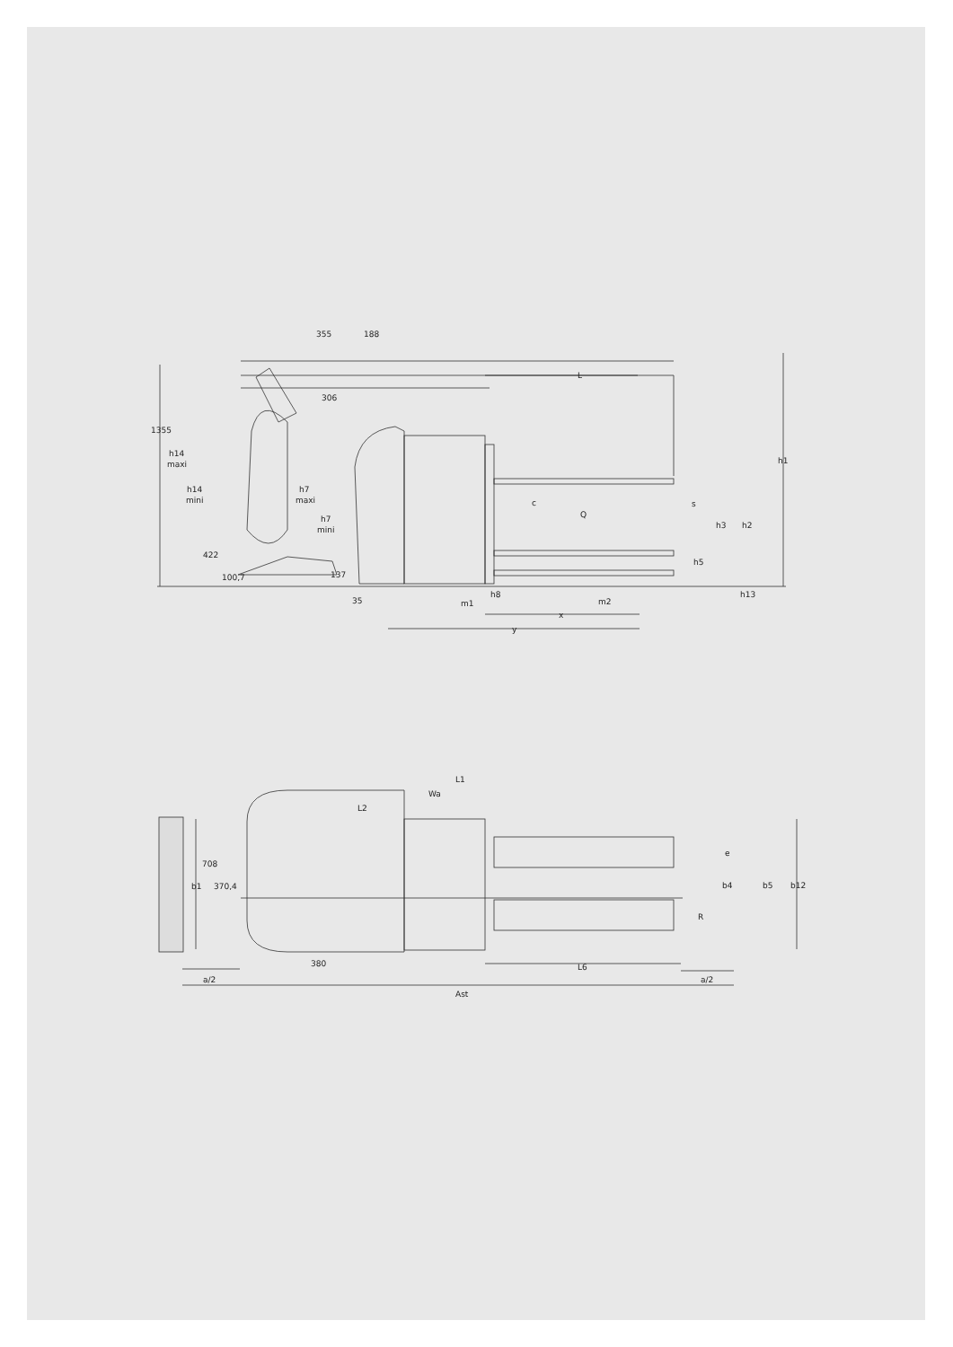1355
h14
maxi
h14
mini
h7
maxi
h7
mini
422
100,7
137
35
355
188
306
L
h1
s
c
Q
h3
h2
h5
h8
m1
m2
h13
x
y
L1
Wa
L2
708
b1
370,4
e
b4
b5
b12
R
380
L6
a/2
a/2
Ast